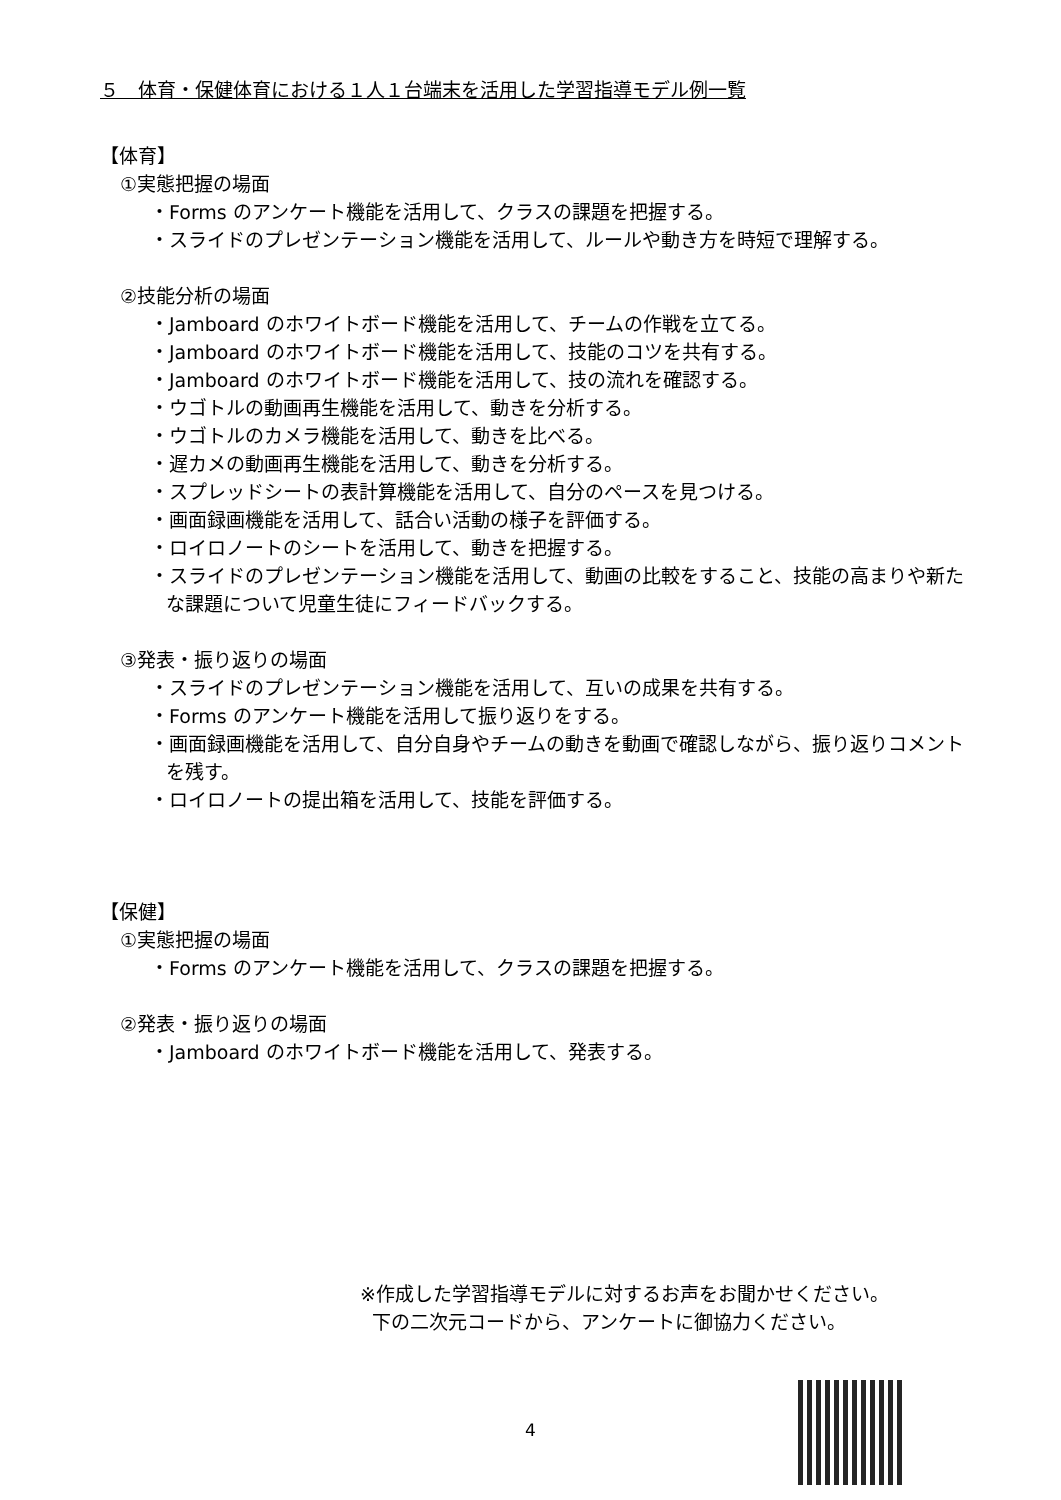５　体育・保健体育における１人１台端末を活用した学習指導モデル例一覧
【体育】
①実態把握の場面
・Forms のアンケート機能を活用して、クラスの課題を把握する。
・スライドのプレゼンテーション機能を活用して、ルールや動き方を時短で理解する。
②技能分析の場面
・Jamboard のホワイトボード機能を活用して、チームの作戦を立てる。
・Jamboard のホワイトボード機能を活用して、技能のコツを共有する。
・Jamboard のホワイトボード機能を活用して、技の流れを確認する。
・ウゴトルの動画再生機能を活用して、動きを分析する。
・ウゴトルのカメラ機能を活用して、動きを比べる。
・遅カメの動画再生機能を活用して、動きを分析する。
・スプレッドシートの表計算機能を活用して、自分のペースを見つける。
・画面録画機能を活用して、話合い活動の様子を評価する。
・ロイロノートのシートを活用して、動きを把握する。
・スライドのプレゼンテーション機能を活用して、動画の比較をすること、技能の高まりや新たな課題について児童生徒にフィードバックする。
③発表・振り返りの場面
・スライドのプレゼンテーション機能を活用して、互いの成果を共有する。
・Forms のアンケート機能を活用して振り返りをする。
・画面録画機能を活用して、自分自身やチームの動きを動画で確認しながら、振り返りコメントを残す。
・ロイロノートの提出箱を活用して、技能を評価する。
【保健】
①実態把握の場面
・Forms のアンケート機能を活用して、クラスの課題を把握する。
②発表・振り返りの場面
・Jamboard のホワイトボード機能を活用して、発表する。
※作成した学習指導モデルに対するお声をお聞かせください。
下の二次元コードから、アンケートに御協力ください。
4